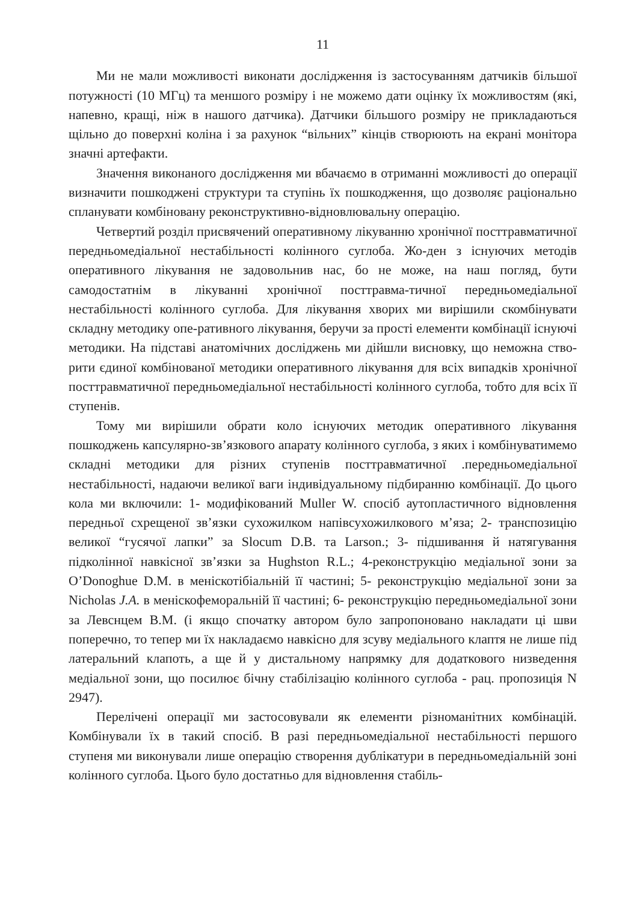11
Ми не мали можливості виконати дослідження із застосуванням датчиків більшої потужності (10 МГц) та меншого розміру і не можемо дати оцінку їх можливостям (які, напевно, кращі, ніж в нашого датчика). Датчики більшого розміру не прикладаються щільно до поверхні коліна і за рахунок “вільних” кінців створюють на екрані монітора значні артефакти.
Значення виконаного дослідження ми вбачаємо в отриманні можливості до операції визначити пошкоджені структури та ступінь їх пошкодження, що дозволяє раціонально спланувати комбіновану реконструктивно-відновлювальну операцію.
Четвертий розділ присвячений оперативному лікуванню хронічної посттравматичної передньомедіальної нестабільності колінного суглоба. Жо-ден з існуючих методів оперативного лікування не задовольнив нас, бо не може, на наш погляд, бути самодостатнім в лікуванні хронічної посттравма-тичної передньомедіальної нестабільності колінного суглоба. Для лікування хворих ми вирішили скомбінувати складну методику опе-ративного лікування, беручи за прості елементи комбінації існуючі методики. На підставі анатомічних досліджень ми дійшли висновку, що неможна ство-рити єдиної комбінованої методики оперативного лікування для всіх випадків хронічної посттравматичної передньомедіальної нестабільності колінного суглоба, тобто для всіх її ступенів.
Тому ми вирішили обрати коло існуючих методик оперативного лікування пошкоджень капсулярно-зв’язкового апарату колінного суглоба, з яких і комбінуватимемо складні методики для різних ступенів посттравматичної .передньомедіальної нестабільності, надаючи великої ваги індивідуальному підбиранню комбінації. До цього кола ми включили: 1- модифікований Muller W. спосіб аутопластичного відновлення передньої схрещеної зв’язки сухожилком напівсухожилкового м’яза; 2- транспозицію великої “гусячої лапки” за Slocum D.B. та Larson.; 3- підшивання й натягування підколінної навкісної зв’язки за Hughston R.L.; 4-реконструкцію медіальної зони за O’Donoghue D.M. в менiскотібіальній її частині; 5- реконструкцію медіальної зони за Nicholas J.A. в меніскофеморальній її частині; 6- реконструкцію передньомедіальної зони за Левснцем В.М. (і якщо спочатку автором було запропоновано накладати ці шви поперечно, то тепер ми їх накладаємо навкісно для зсуву медіального клаптя не лише під латеральний клапоть, а ще й у дистальному напрямку для додаткового низведення медіальної зони, що посилює бічну стабілізацію колінного суглоба - рац. пропозиція N 2947).
Перелічені операції ми застосовували як елементи різноманітних комбінацій. Комбінували їх в такий спосіб. В разі передньомедіальної нестабільності першого ступеня ми виконували лише операцію створення дублікатури в передньомедіальній зоні колінного суглоба. Цього було достатньо для відновлення стабіль-